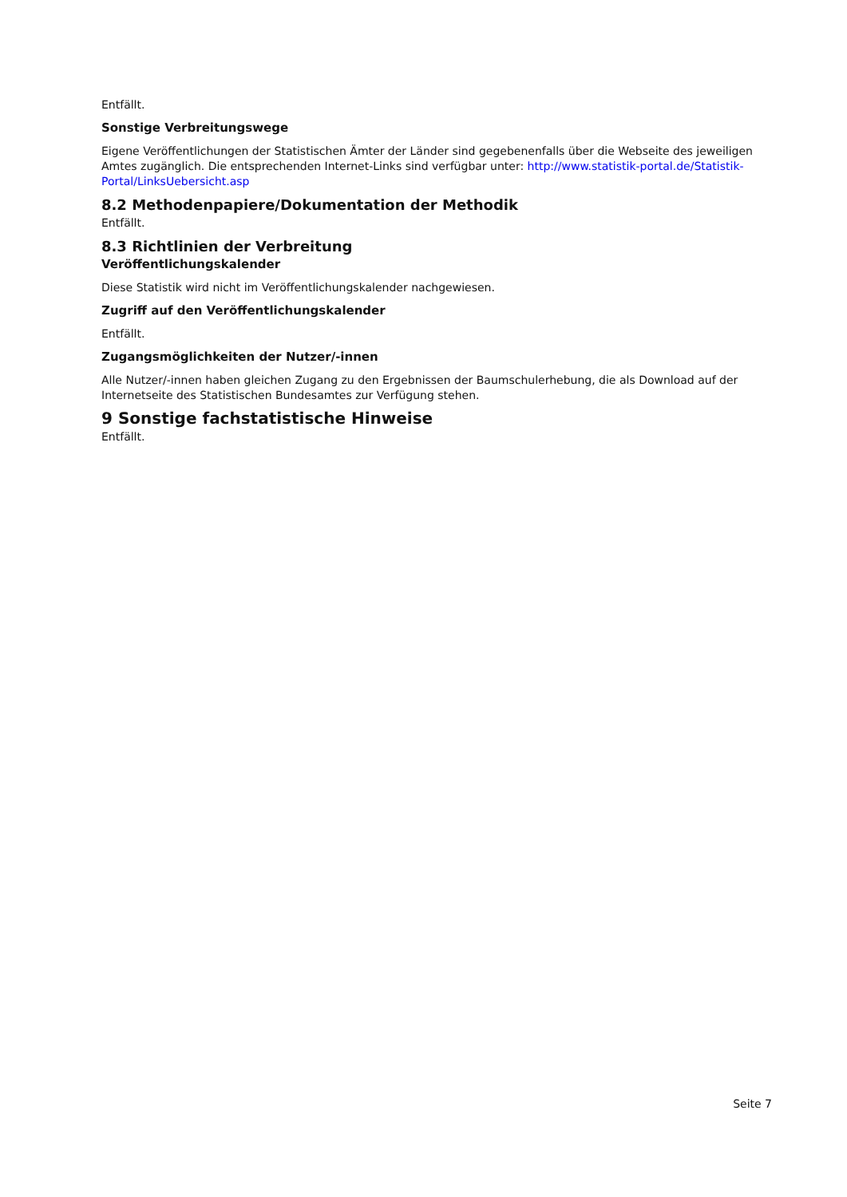Entfällt.
Sonstige Verbreitungswege
Eigene Veröffentlichungen der Statistischen Ämter der Länder sind gegebenenfalls über die Webseite des jeweiligen Amtes zugänglich. Die entsprechenden Internet-Links sind verfügbar unter: http://www.statistik-portal.de/Statistik-Portal/LinksUebersicht.asp
8.2 Methodenpapiere/Dokumentation der Methodik
Entfällt.
8.3 Richtlinien der Verbreitung
Veröffentlichungskalender
Diese Statistik wird nicht im Veröffentlichungskalender nachgewiesen.
Zugriff auf den Veröffentlichungskalender
Entfällt.
Zugangsmöglichkeiten der Nutzer/-innen
Alle Nutzer/-innen haben gleichen Zugang zu den Ergebnissen der Baumschulerhebung, die als Download auf der Internetseite des Statistischen Bundesamtes zur Verfügung stehen.
9 Sonstige fachstatistische Hinweise
Entfällt.
Seite 7